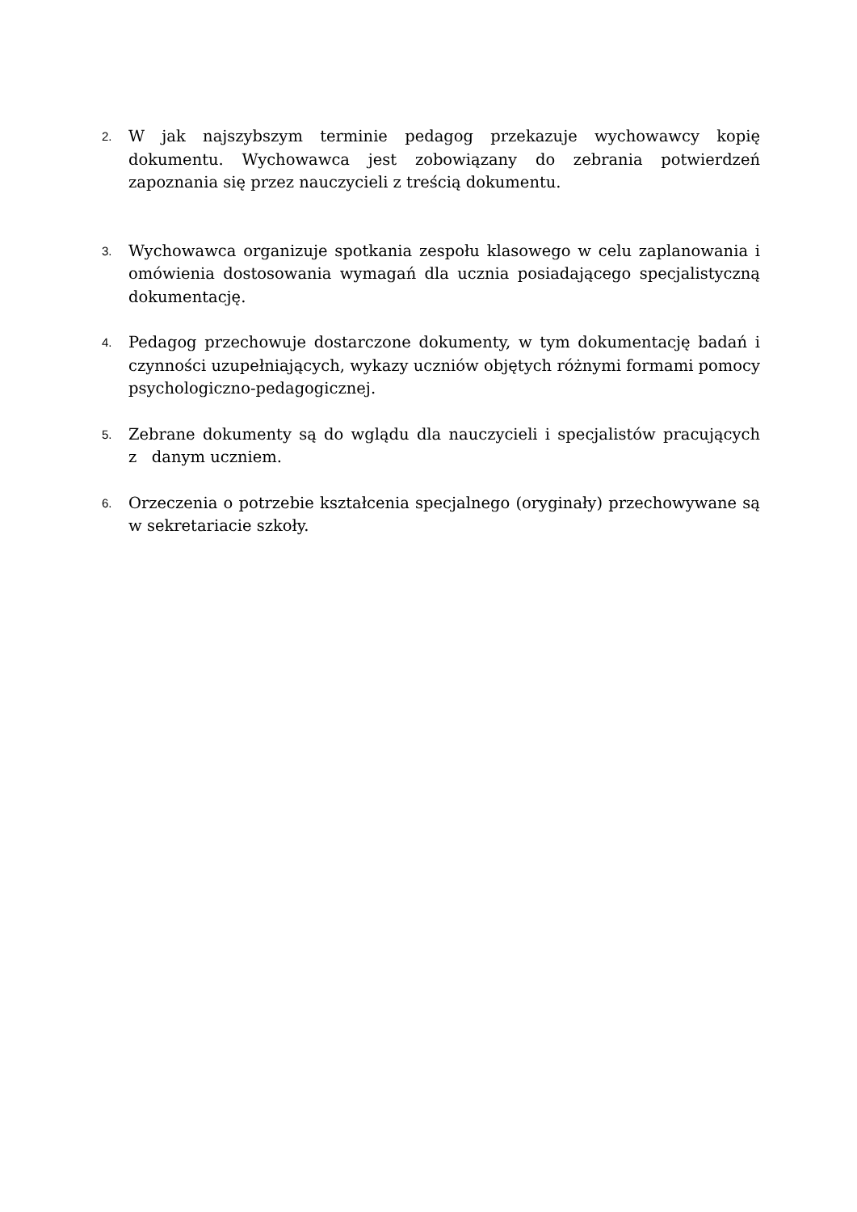2.
W jak najszybszym terminie pedagog przekazuje wychowawcy kopię dokumentu. Wychowawca jest zobowiązany do zebrania potwierdzeń zapoznania się przez nauczycieli z treścią dokumentu.
3.
Wychowawca organizuje spotkania zespołu klasowego w celu zaplanowania i omówienia dostosowania wymagań dla ucznia posiadającego specjalistyczną dokumentację.
4.
Pedagog przechowuje dostarczone dokumenty, w tym dokumentację badań i czynności uzupełniających, wykazy uczniów objętych różnymi formami pomocy psychologiczno-pedagogicznej.
5.
Zebrane dokumenty są do wglądu dla nauczycieli i specjalistów pracujących z danym uczniem.
6.
Orzeczenia o potrzebie kształcenia specjalnego (oryginały) przechowywane są w sekretariacie szkoły.